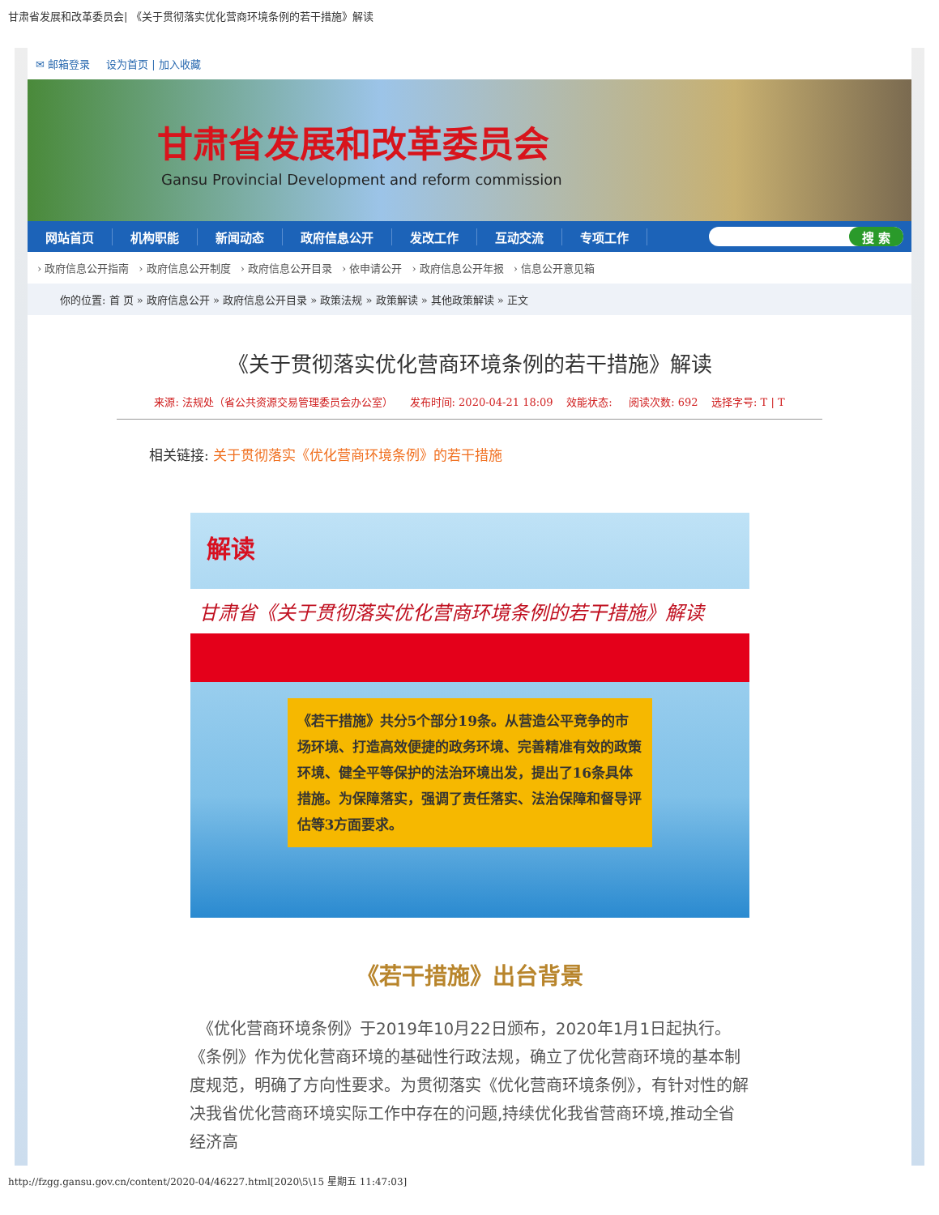甘肃省发展和改革委员会| 《关于贯彻落实优化营商环境条例的若干措施》解读
✉ 邮箱登录 设为首页 | 加入收藏
甘肃省发展和改革委员会
Gansu Provincial Development and reform commission
网站首页 机构职能 新闻动态 政府信息公开 发改工作 互动交流 专项工作
搜 索
› 政府信息公开指南 › 政府信息公开制度 › 政府信息公开目录 › 依申请公开 › 政府信息公开年报 › 信息公开意见箱
你的位置: 首 页 » 政府信息公开 » 政府信息公开目录 » 政策法规 » 政策解读 » 其他政策解读 » 正文
《关于贯彻落实优化营商环境条例的若干措施》解读
来源: 法规处（省公共资源交易管理委员会办公室） 发布时间: 2020-04-21 18:09 效能状态: 阅读次数: 692 选择字号: T | T
相关链接: 关于贯彻落实《优化营商环境条例》的若干措施
解读
甘肃省《关于贯彻落实优化营商环境条例的若干措施》解读
《若干措施》共分5个部分19条。从营造公平竞争的市场环境、打造高效便捷的政务环境、完善精准有效的政策环境、健全平等保护的法治环境出发，提出了16条具体措施。为保障落实，强调了责任落实、法治保障和督导评估等3方面要求。
《若干措施》出台背景
　《优化营商环境条例》于2019年10月22日颁布，2020年1月1日起执行。《条例》作为优化营商环境的基础性行政法规，确立了优化营商环境的基本制度规范，明确了方向性要求。为贯彻落实《优化营商环境条例》，有针对性的解决我省优化营商环境实际工作中存在的问题,持续优化我省营商环境,推动全省经济高
http://fzgg.gansu.gov.cn/content/2020-04/46227.html[2020\5\15 星期五 11:47:03]